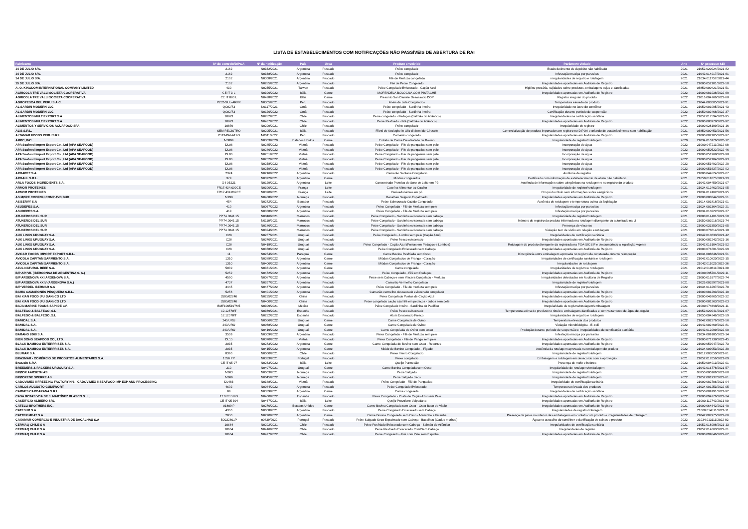LISTA DE ESTABELECIMENTOS COM NOTIFICAÇÕES NÃO PASSÍVEIS DE ABERTURA DE RAI
| Fabricante | Nº de controle/DIPOA | Nº da notificação | País | Área | Produto envolvido | Parâmetro violado | Ano | Nº processo SEI |
| --- | --- | --- | --- | --- | --- | --- | --- | --- |
| 14 DE JULIO S/A. | 2162 | N0332/2021 | Argentina | Pescado | Peixe congelado | Estabelecimento de depósito não habilitado | 2021 | 21052.020024/2021-82 |
| 14 DE JULIO S/A. | 2162 | N0338/2021 | Argentina | Pescado | Peixe congelado | Infestação maciça por parasitas | 2021 | 21042.014017/2021-61 |
| 14 DE JULIO S/A. | 2162 | N0368/2021 | Argentina | Pescado | Filé de Merluza congelado | irregularidades de registro e rotulagem | 2021 | 21034.011757/2021-44 |
| 15 DE JULIO S/A. | 2162 | N0285/2022 | Argentina | Pescado | Filé de Peixe Congelado | Irregularidades apontadas em Auditoria de Registro | 2022 | 21000.052101/2022-50 |
| A. O. KINGDOM INTERNATIONAL COMPANY LIMITED | 430 | N0255/2021 | Taiwan | Pescado | Peixe Congelado Eviscerado - Cação Azul | Higiêne precária, sujidades sobre produtos, embalagens sujas e danificadas | 2021 | 03850.000421/2021-51 |
| AGRICOLA TRE VALLI SOCIETA COOPERATIVA | CE IT 3 L | N0396/2022 | Itália | Carne | MORTADELA BOLOGNA COM PISTACHE | Irregularidades apontadas em Auditoria de Registro | 2022 | 21000.081038/2022-69 |
| AGRICOLA TRE VALLI SOCIETA COOPERATIVA | CE IT 880 L | N0428/2022 | Itália | Carne | Presunto San Daniele Desossado DOP | Registro irregular do produto | 2022 | 21016.004766/2022-88 |
| AGROPESCA DEL PERU S.A.C. | P232-SUL-ARPR | N0305/2021 | Peru | Pescado | Anéis de Lula Congelados | Temperatura elevada do produto | 2021 | 21044.003005/2021-91 |
| AL SARDIN MODERN LLC | QC92/73 | N0117/2021 | Omã | Pescado | Peixe congelado - Sardinha Inteira | Irregularidade no lacre do contêiner | 2021 | 21050.001995/2021-43 |
| AL SARDIN MODERN LLC | QC92/73 | N0126/2022 | Omã | Pescado | Peixe congelado - Sardinha Inteira | Certificação durante período de suspensão | 2022 | 21050.002468/2022-37 |
| ALIMENTOS MULTIEXPORT S A | 10823 | N0282/2021 | Chile | Pescado | Peixe congelado - Pedaços (Salmão do Atlântico) | Irregularidades na certificação sanitária | 2021 | 21052.017594/2021-95 |
| ALIMENTOS MULTIEXPORT S A | 10823 | N0437/2022 | Chile | Pescado | Peixe Resfriado - Filé (Salmão do Atlântico) | Irregularidades apontadas em Auditoria de Registro | 2022 | 21000.083978/2022-92 |
| ALIMENTOS Y SERVICIOS ACUAFOOD SPA | 10879 | N0299/2021 | Chile | Pescado | Peixe congelado | Irregularidade de registro | 2021 | 21000.028189/2021-16 |
| ALIS S.R.L. | SEM REGISTRO | N0295/2021 | Itália | Pescado | Filetti de Acciughe in Olio di Semi de Girasole | Comercialização de produto importado sem registro no DIPOA e oriundo de estabelecimento sem habilitação | 2021 | 03850.000453/2021-56 |
| ALTAMAR FOODS PERU S.R.L. | P313-PAI-ATFO | N0011/2022 | Peru | Pescado | Camarão congelado | Irregularidades apontadas em Auditoria de Registro | 2022 | 21000.002105/2022-97 |
| AMPC, INC. | M6899 | N0303/2020 | Estados Unidos | Carne | Extrato de Carne Desidratado de Bovino | Irregularidade de registro/rotulagem | 2020 | 21034.010176/2020-12 |
| APA Seafood Import Export Co., Ltd (APA SEAFOOD) | DL06 | N0245/2022 | Vietnã | Pescado | Peixe Congelado - File de pangasius sem pele | Incorporação de água | 2022 | 21000.047211/2022-08 |
| APA Seafood Import Export Co., Ltd (APA SEAFOOD) | DL06 | N0246/2022 | Vietnã | Pescado | Peixe Congelado - File de pangasius sem pele | Incorporação de água | 2022 | 21000.050522/2022-46 |
| APA Seafood Import Export Co., Ltd (APA SEAFOOD) | DL06 | N0251/2022 | Vietnã | Pescado | Peixe Congelado - File de pangasius sem pele | Incorporação de água | 2022 | 21000.051968/2022-98 |
| APA Seafood Import Export Co., Ltd (APA SEAFOOD) | DL06 | N0252/2022 | Vietnã | Pescado | Peixe Congelado - File de pangasius sem pele | Incorporação de água | 2022 | 21000.052104/2022-93 |
| APA Seafood Import Export Co., Ltd (APA SEAFOOD) | DL06 | N0258/2022 | Vietnã | Pescado | Peixe Congelado - File de pangasius sem pele | Incorporação de água | 2022 | 21000.053492/2022-20 |
| APA Seafood Import Export Co., Ltd (APA SEAFOOD) | DL06 | N0259/2022 | Vietnã | Pescado | Peixe Congelado - File de pangasius sem pele | Incorporação de água | 2022 | 21000.053637/2022-92 |
| ARDAPEZ S.A. | 2324 | N0216/2022 | Argentina | Pescado | Camarão Santana Congelado | Auditoria de registro | 2022 | 21000.044824/2022-67 |
| ARGALL S.R.L. | 379 | N0392/2021 | Argentina | Carne | Miúdos congelados | Certificado com informação de estabelecimento de abate não habilitado | 2021 | 21050.011075/2021-33 |
| ARLA FOODS INGREDIENTS S.A. | X-I-05221 | N0129/2021 | Argentina | Leite | Concentrado Proteico de Soro de Leite em Pó | Ausência de informações sobre alergênicos na rotulagem e no registro do produto | 2021 | 21042.004459/2021-07 |
| ARMOR PROTEINES | FR17.434.002CE | N0390/2021 | França | Leite | Caseína Alimentar ao Coalho | Irregularidade de registro/rotulagem | 2021 | 21034.012462/2021-95 |
| ARMOR PROTEINES | FR17.434.002CE | N0390/2021 | França | Leite | Derivado lácteo em pó | Croqui do rótulo sem informações sobre alergênicos | 2021 | 21034.012462/2021-95 |
| AS MØRE CODFISH COMP AVD BUD | M198 | N0408/2022 | Noruega | Pescado | Bacalhau Salgado Espalmado | Irregularidades apontadas em Auditoria de Registro | 2022 | 21000.083044/2022-51 |
| ASISERVY S.A | 454 | N0242/2021 | Equador | Pescado | Peixe Salmourado Cozido Congelado | Ausência de rotulagem e temperatura acima da legislação | 2021 | 21014.001818/2021-01 |
| ASUDEPES S.A. | 419 | N0067/2022 | Argentina | Pescado | Peixe Congelado - Filé de Merluza sem pele | Infestação maciça por parasitas | 2022 | 21034.002364/2022-21 |
| ASUDEPES S.A. | 419 | N0338/2022 | Argentina | Pescado | Peixe Congelado - Filé de Merluza sem pele | Infestação maciça por parasitas | 2022 | 21034.010222/2022-37 |
| ATUNEROS DEL SUR | PP.74.0041.15 | N0046/2021 | Marrocos | Pescado | Peixe Congelado - Sardinha eviscerada sem cabeça | Irregularidade de registro/rotulagem | 2021 | 21000.014401/2021-50 |
| ATUNEROS DEL SUR | PP.74.0041.15 | N0110/2021 | Marrocos | Pescado | Peixe Congelado - Sardinha eviscerada sem cabeça | Número de registro do produto informado na rotulagem divergente do autorizado na LI | 2021 | 21050.002016/2021-74 |
| ATUNEROS DEL SUR | PP.74.0041.15 | N0186/2021 | Marrocos | Pescado | Peixe Congelado - Sardinha eviscerada sem cabeça | Presença de vísceras | 2021 | 21000.033350/2021-65 |
| ATUNEROS DEL SUR | PP.74.0041.15 | N0324/2021 | Marrocos | Pescado | Peixe Congelado - Sardinha eviscerada sem cabeça | Violação teor de sódio em relação a rotulagem | 2021 | 21000.078614/2021-18 |
| AUK LINKS URUGUAY S.A. | C28 | N0257/2021 | Uruguai | Pescado | Peixe Congelado - Lombo sem pele (Cação Azul) | Irregularidades de certificação sanitária | 2021 | 21042.010633/2021-42 |
| AUK LINKS URUGUAY S.A. | C28 | N0370/2021 | Uruguai | Pescado | Peixe fresco eviscerado | Irregularidades apontadas em Auditoria de Registro | 2021 | 21000.082242/2021-16 |
| AUK LINKS URUGUAY S.A. | C28 | N0418/2021 | Uruguai | Pescado | Peixe Congelado - Cação Azul (Postas em Pedaços e Lombos) | Rotulagem do produto divergente da registrada na PGA-SIGSIF e descumprindo a legislação vigente | 2021 | 21042.016104/2021-52 |
| AUK LINKS URUGUAY S.A. | C28 | N0378/2022 | Uruguai | Pescado | Peixe Congelado Eviscerado sem Cabeça | Irregularidades apontadas em Auditoria de Registro | 2022 | 21000.074881/2022-99 |
| AVICAR FOODS IMPORT EXPORT S.R.L. | 11 | N0254/2021 | Paraguai | Carne | Carne Bovina Resfriada sem Osso | Divergência entre embalagem aprovada no registro da constatada durante reinspeção | 2021 | 21034.008646/2021-51 |
| AVICOLA CAPITAN SARMIENTO S.A. | 1310 | N0389/2022 | Argentina | Carne | Miúdos Congelados de Frango - Coração | Irregularidades de certificação sanitária e rotulagem | 2022 | 21042.010820/2022-15 |
| AVICOLA CAPITAN SARMIENTO S.A. | 1310 | N0406/2022 | Argentina | Carne | Miúdos Congelados de Frango - Coração | Irregularidades de rotulagem | 2022 | 21042.011025/2022-36 |
| AZUL NATURAL BEEF S.A. | 5039 | N0331/2021 | Argentina | Carne | Carne congelada | Irregularidades de registro e rotulagem | 2021 | 21012.010611/2021-30 |
| B/P API VII. (IBERCONSA DE ARGENTINA S. A.) | 5252 | N0472/2022 | Argentina | Pescado | Peixe Congelado - Filé em Pedaços | Irregularidades apontadas em Auditoria de Registro | 2022 | 21000.095701/2022-11 |
| B/P ARGENOVA XXI ARGENOVA S.A. | 4590 | N0087/2022 | Argentina | Pescado | Peixe sem Cabeça e sem Víscera Congelado - Merluza | Irregularidades detectadas em Auditoria de Registro | 2022 | 21000.016377/2022-74 |
| B/P ARGENOVA XXIV (ARGENOVA S.A.) | 4737 | N0267/2021 | Argentina | Pescado | Camarão Vermelho Congelado | Irregularidade de registro/rotulagem | 2021 | 21026.003297/2021-80 |
| B/P VERDEL IBERMAR S.A | 3445 | N0467/2022 | Argentina | Pescado | Peixe Congelado - File de merluza sem pele | Infestação maciça por parasitas | 2022 | 21034.013297/2022-70 |
| BAHIA CAMARONES PESQUERA S.R.L. | 5256 | N0401/2022 | Argentina | Pescado | Camarão vermelho descascado eviscerado congelado | Irregularidades apontadas em Auditoria de Registro | 2022 | 21000.081293/2022-10 |
| BAI XIAN FOOD (FU JIAN) CO LTD | 3500/02246 | N0235/2022 | China | Pescado | Peixe Congelado Postas de Cação Azul | Irregularidades apontadas em Auditoria de Registro | 2022 | 21000.046965/2022-32 |
| BAI XIAN FOOD (FU JIAN) CO LTD | 3500/02246 | N0400/2022 | China | Pescado | Peixe congelado cação azul filé em pedaços - cubos sem pele | Irregularidades apontadas em Auditoria de Registro | 2022 | 21000.081263/2022-03 |
| BAJA MARINE FOODS SAPI DE CV. | BMF1005197M5 | N0309/2021 | México | Pescado | Peixe Congelado Inteiro - Sardinha do Pacífico | Irregularidade de registro/rotulagem/embalagem | 2021 | 21000.074698/2021-11 |
| BALFEGO & BALFEGO, S.L | 12.12578/T | N0369/2021 | Espanha | Pescado | Peixe fresco eviscerado | Temperatura acima do previsto no rótulo e embalagens danificadas e com vazamento de água de degelo | 2021 | 21052.020941/2021-67 |
| BALFEGO & BALFEGO, S.L | 12.12578/T | N0232/2022 | Espanha | Pescado | Atum Eviscerado Fresco | Irregularidades de registro e rotulagem | 2022 | 21050.004246/2022-59 |
| BAMIDAL S.A. | 240/URU | N0056/2022 | Uruguai | Carne | Carne Congelada de Ovino | Temperatura elevada dos produtos | 2022 | 21042.002376/2022-56 |
| BAMIDAL S.A. | 240/URU | N0068/2022 | Uruguai | Carne | Carne Congelada de Ovino | Violação microbiológica - E. coli | 2022 | 21042.002469/2022-81 |
| BAMIDAL S.A. | 240/URU | N0419/2022 | Uruguai | Carne | Carne Congelada de Ovino sem Osso | Produção durante período de suspensão e Irregularidades de certificação sanitária | 2022 | 21042.012099/2022-90 |
| BARANO 2008 S.A. | 3509 | N0309/2022 | Argentina | Pescado | Peixe Congelado - Filé de Merluza sem pele | Infestação maciça por parasitas | 2022 | 21034.009185/2022-14 |
| BIEN DONG SEAFOOD CO., LTD. | DL15 | N0370/2022 | Vietnã | Pescado | Peixe Congelado - Filé de Panga sem pele | Irregularidades apontadas em Auditoria de Registro | 2022 | 21000.071738/2022-45 |
| BLACK BAMBOO ENTERPRISES S.A. | 2035 | N0283/2022 | Argentina | Carne | Carne Congelada de Bovino sem Osso - Recortes | Irregularidades apontadas em Auditoria de Registro | 2022 | 21000.059047/2022-73 |
| BLACK BAMBOO ENTERPRISES S.A. | 2035 | N0415/2022 | Argentina | Carne | Miúdo de Bovino Congelado – Fígado | Ausência da rotulagem aprovada na embalagem do produto | 2022 | 21034.009953/2022-30 |
| BLUMAR S.A. | 8396 | N0060/2021 | Chile | Pescado | Peixe Inteiro Congelado | Irregularidade de registro/rotulagem | 2021 | 21012.003650/2021-81 |
| BRASMAR - COMÉRCIO DE PRODUTOS ALIMENTARES S.A. | 1356 PP | N0333/2021 | Portugal | Pescado | Peixe congelado | Embalagens e rotulagem em desacordo com a aprovação | 2021 | 21052.017056/2021-09 |
| Brazzale S.P.A | CE IT 05 97 | N0263/2022 | Itália | Leite | Queijo Parmesão | Presença de mofo e bolores | 2022 | 21050.004913/2022-01 |
| BREEDERS & PACKERS URUGUAY S.A. | 310 | N0407/2021 | Uruguai | Carne | Carne Bovina Congelada sem Osso | Irregularidade de rotulagem/embalagem | 2021 | 21042.016778/2021-57 |
| BRØDR AARSETH AS | M363 | N0063/2021 | Noruega | Pescado | Peixe Salgado | Irregularidade de registro/rotulagem | 2021 | 03850.000169/2021-80 |
| BRØDRENE SPERRE AS | M369 | N0045/2022 | Noruega | Pescado | Peixe Salgado Seco | Irregularidade de registro/rotulagem | 2022 | 21052.001937/2022-81 |
| CADOVIMEX II FREEZING FACTORY N°1 - CADOVIMEX II SEAFOOD IMP EXP AND PROCESSING | DL483 | N0348/2021 | Vietnã | Pescado | Peixe Congelado - Filé de Pangasius | Irregularidade de certificação sanitária | 2021 | 21000.082706/2021-94 |
| CARLOS AUGUSTO GUDEWORT | 4692 | N0044/2022 | Argentina | Pescado | Peixe Congelado Eviscerado | Temperatura elevada dos produtos | 2022 | 21034.001253/2022-05 |
| CARNES CARCARANA S.R.L. | 89 | N0339/2021 | Argentina | Carne | Carne congelada | Irregularidades de certificação sanitária | 2021 | 21050.009191/2021-92 |
| CASA BOTAS VDA DE J. MARTÍNEZ BLASCO S. L., | 12.08513/PO | N0460/2022 | Espanha | Pescado | Peixe Congelado - Posta de Cação Azul sem Pele | Irregularidades apontadas em Auditoria de Registro | 2022 | 21000.094276/2022-34 |
| CASEIFICIO ALBIERO SRL | CE IT 05 394 | N0467/2021 | Itália | Leite | Queijo Provolone Valpadana | Irregularidades apontadas em Auditoria de Registro | 2021 | 21000.112742/2021-90 |
| CATELLI BROTHERS INC. | 01809 P | N0270/2021 | Estados Unidos | Carne | Carne Bovina Congelada com Osso - Osso Buco de Vitelo | Irregularidades apontadas em Auditoria de Registro | 2021 | 21000.064642/2021-40 |
| CATESUR S.A. | 4366 | N0058/2021 | Argentina | Pescado | Peixe Congelado Eviscerado sem Cabeça | Irregularidades de registro/rotulagem | 2021 | 21000.014511/2021-11 |
| CATTER MEAT S.A. | 2830 | N0290/2022 | Argentina | Carne | Carne Bovina Congelada sem Osso - Maminha e Picanha | Presença de pelos no interior das embalagens em contato com produto e irregularidades de rotulagem | 2022 | 21042.007975/2022-66 |
| CAXAMAR-COMERCIO E INDUSTRIA DE BACALHAU S.A | B2032601P | n0439/2022 | Portugal | Pescado | Peixe Salgado Seco Espalmado sem Cabeça - Bacalhau (Gadus morhua) | Água no assoalho do contêiner e danificação de caixas e produto | 2022 | 21034.013111/2022-82 |
| CERMAQ CHILE S A | 10664 | N0292/2021 | Chile | Pescado | Peixe Resfriado Eviscerado com Cabeça - Salmão do Atlântico | Irregularidades de certificação sanitária | 2021 | 21052.018088/2021-13 |
| CERMAQ CHILE S A | 10664 | N0416/2022 | Chile | Pescado | Peixe Resfriado Eviscerado Com/Sem Cabeça | Irregularidades de registro | 2022 | 21052.014063/2022-21 |
| CERMAQ CHILE S A | 10664 | N0477/2022 | Chile | Pescado | Peixe Congelado - Filé com Pele sem Espinha | Irregularidades apontadas em Auditoria de Registro | 2022 | 21000.099846/2022-82 |